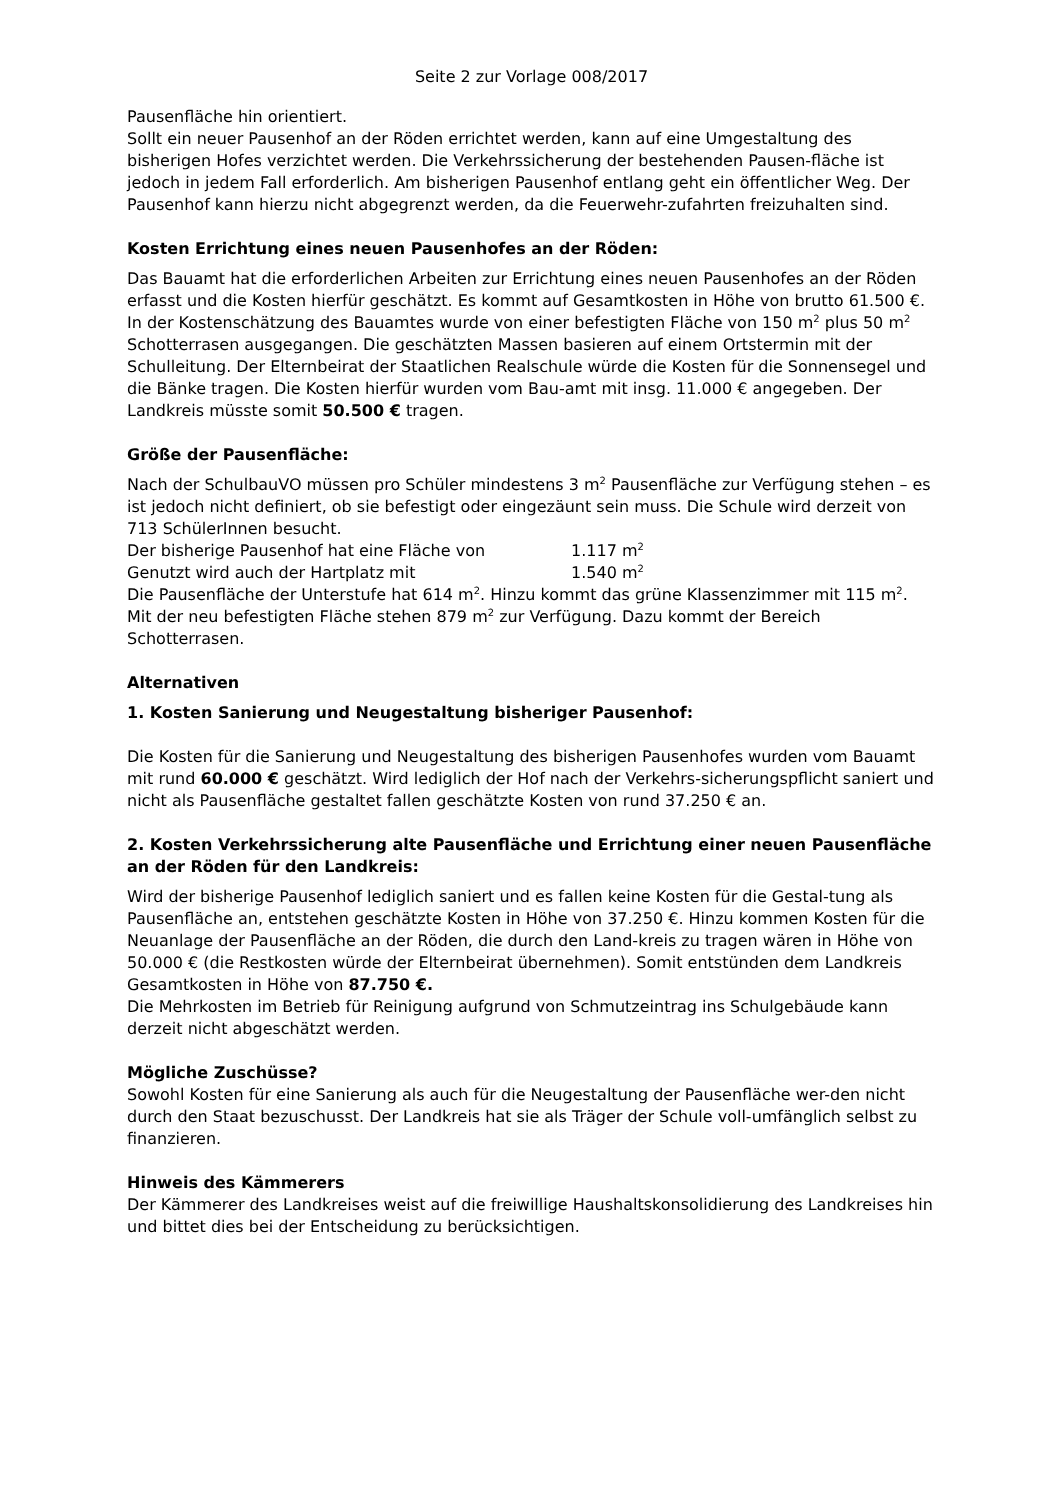Seite 2 zur Vorlage 008/2017
Pausenfläche hin orientiert.
Sollt ein neuer Pausenhof an der Röden errichtet werden, kann auf eine Umgestaltung des bisherigen Hofes verzichtet werden. Die Verkehrssicherung der bestehenden Pausen-fläche ist jedoch in jedem Fall erforderlich. Am bisherigen Pausenhof entlang geht ein öffentlicher Weg. Der Pausenhof kann hierzu nicht abgegrenzt werden, da die Feuerwehr-zufahrten freizuhalten sind.
Kosten Errichtung eines neuen Pausenhofes an der Röden:
Das Bauamt hat die erforderlichen Arbeiten zur Errichtung eines neuen Pausenhofes an der Röden erfasst und die Kosten hierfür geschätzt. Es kommt auf Gesamtkosten in Höhe von brutto 61.500 €.
In der Kostenschätzung des Bauamtes wurde von einer befestigten Fläche von 150 m<sup>2</sup> plus 50 m<sup>2</sup> Schotterrasen ausgegangen. Die geschätzten Massen basieren auf einem Ortstermin mit der Schulleitung. Der Elternbeirat der Staatlichen Realschule würde die Kosten für die Sonnensegel und die Bänke tragen. Die Kosten hierfür wurden vom Bau-amt mit insg. 11.000 € angegeben. Der Landkreis müsste somit 50.500 € tragen.
Größe der Pausenfläche:
Nach der SchulbauVO müssen pro Schüler mindestens 3 m<sup>2</sup> Pausenfläche zur Verfügung stehen – es ist jedoch nicht definiert, ob sie befestigt oder eingezäunt sein muss. Die Schule wird derzeit von 713 SchülerInnen besucht.
Der bisherige Pausenhof hat eine Fläche von 1.117 m<sup>2</sup>
Genutzt wird auch der Hartplatz mit 1.540 m<sup>2</sup>
Die Pausenfläche der Unterstufe hat 614 m<sup>2</sup>. Hinzu kommt das grüne Klassenzimmer mit 115 m<sup>2</sup>. Mit der neu befestigten Fläche stehen 879 m<sup>2</sup> zur Verfügung. Dazu kommt der Bereich Schotterrasen.
Alternativen
1. Kosten Sanierung und Neugestaltung bisheriger Pausenhof:
Die Kosten für die Sanierung und Neugestaltung des bisherigen Pausenhofes wurden vom Bauamt mit rund 60.000 € geschätzt. Wird lediglich der Hof nach der Verkehrs-sicherungspflicht saniert und nicht als Pausenfläche gestaltet fallen geschätzte Kosten von rund 37.250 € an.
2. Kosten Verkehrssicherung alte Pausenfläche und Errichtung einer neuen Pausenfläche an der Röden für den Landkreis:
Wird der bisherige Pausenhof lediglich saniert und es fallen keine Kosten für die Gestal-tung als Pausenfläche an, entstehen geschätzte Kosten in Höhe von 37.250 €. Hinzu kommen Kosten für die Neuanlage der Pausenfläche an der Röden, die durch den Land-kreis zu tragen wären in Höhe von 50.000 € (die Restkosten würde der Elternbeirat übernehmen). Somit entstünden dem Landkreis Gesamtkosten in Höhe von 87.750 €.
Die Mehrkosten im Betrieb für Reinigung aufgrund von Schmutzeintrag ins Schulgebäude kann derzeit nicht abgeschätzt werden.
Mögliche Zuschüsse?
Sowohl Kosten für eine Sanierung als auch für die Neugestaltung der Pausenfläche wer-den nicht durch den Staat bezuschusst. Der Landkreis hat sie als Träger der Schule voll-umfänglich selbst zu finanzieren.
Hinweis des Kämmerers
Der Kämmerer des Landkreises weist auf die freiwillige Haushaltskonsolidierung des Landkreises hin und bittet dies bei der Entscheidung zu berücksichtigen.